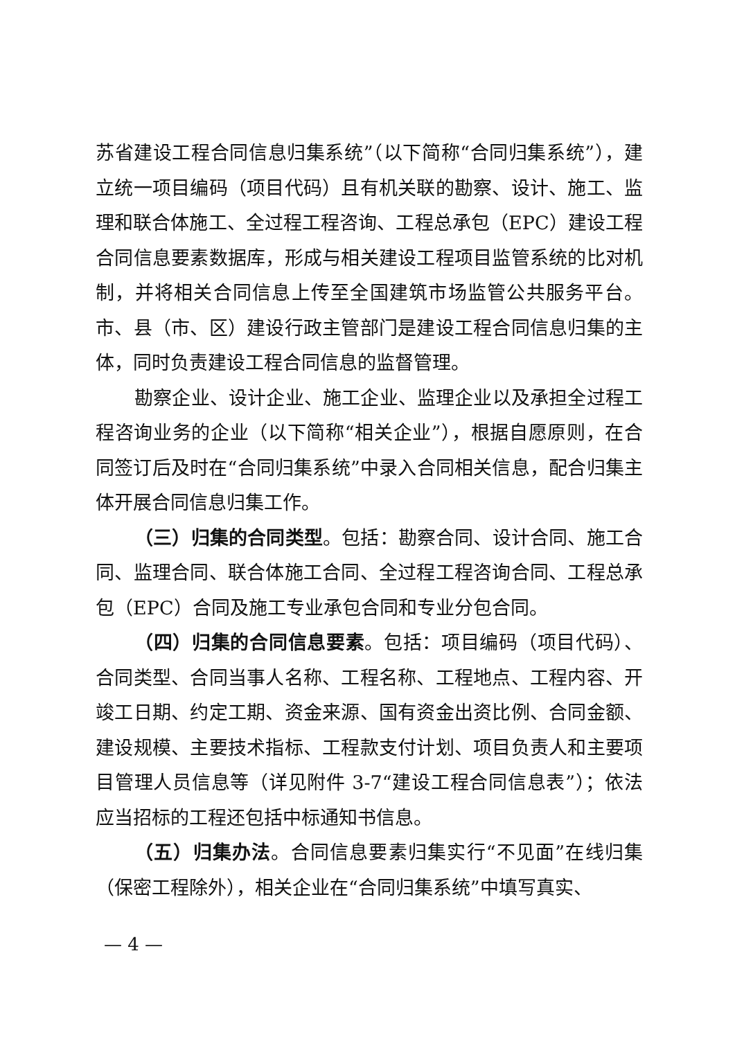苏省建设工程合同信息归集系统”（以下简称“合同归集系统”），建立统一项目编码（项目代码）且有机关联的勘察、设计、施工、监理和联合体施工、全过程工程咨询、工程总承包（EPC）建设工程合同信息要素数据库，形成与相关建设工程项目监管系统的比对机制，并将相关合同信息上传至全国建筑市场监管公共服务平台。市、县（市、区）建设行政主管部门是建设工程合同信息归集的主体，同时负责建设工程合同信息的监督管理。
勘察企业、设计企业、施工企业、监理企业以及承担全过程工程咨询业务的企业（以下简称“相关企业”），根据自愿原则，在合同签订后及时在“合同归集系统”中录入合同相关信息，配合归集主体开展合同信息归集工作。
（三）归集的合同类型。包括：勘察合同、设计合同、施工合同、监理合同、联合体施工合同、全过程工程咨询合同、工程总承包（EPC）合同及施工专业承包合同和专业分包合同。
（四）归集的合同信息要素。包括：项目编码（项目代码）、合同类型、合同当事人名称、工程名称、工程地点、工程内容、开竣工日期、约定工期、资金来源、国有资金出资比例、合同金额、建设规模、主要技术指标、工程款支付计划、项目负责人和主要项目管理人员信息等（详见附件 3-7“建设工程合同信息表”）；依法应当招标的工程还包括中标通知书信息。
（五）归集办法。合同信息要素归集实行“不见面”在线归集（保密工程除外），相关企业在“合同归集系统”中填写真实、
— 4 —